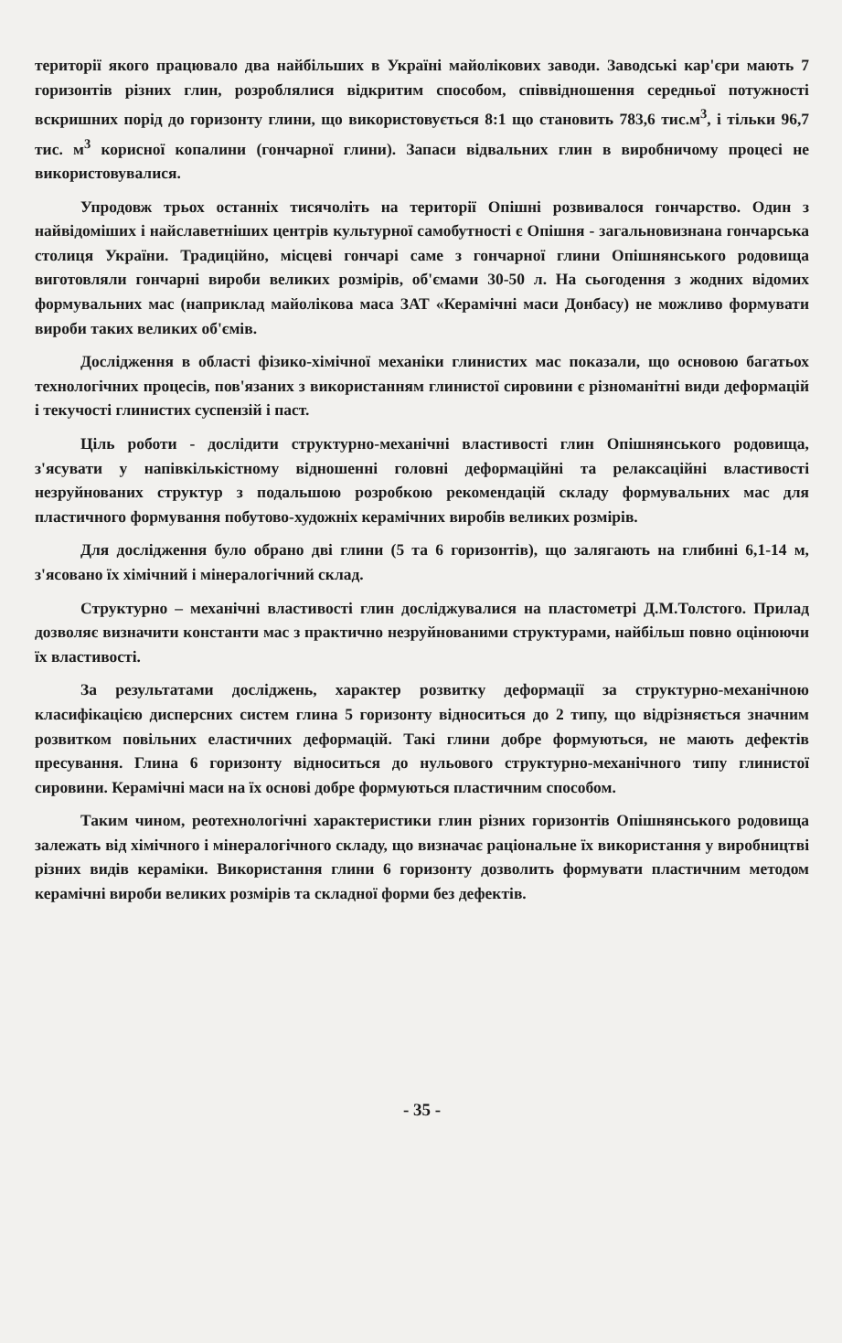території якого працювало два найбільших в Україні майолікових заводи. Заводські кар'єри мають 7 горизонтів різних глин, розроблялися відкритим способом, співвідношення середньої потужності вскришних порід до горизонту глини, що використовується 8:1 що становить 783,6 тис.м<sup>3</sup>, і тільки 96,7 тис. м<sup>3</sup> корисної копалини (гончарної глини). Запаси відвальних глин в виробничому процесі не використовувалися.
Упродовж трьох останніх тисячоліть на території Опішні розвивалося гончарство. Один з найвідоміших і найславетніших центрів культурної самобутності є Опішня - загальновизнана гончарська столиця України. Традиційно, місцеві гончарі саме з гончарної глини Опішнянського родовища виготовляли гончарні вироби великих розмірів, об'ємами 30-50 л. На сьогодення з жодних відомих формувальних мас (наприклад майолікова маса ЗАТ «Керамічні маси Донбасу) не можливо формувати вироби таких великих об'ємів.
Дослідження в області фізико-хімічної механіки глинистих мас показали, що основою багатьох технологічних процесів, пов'язаних з використанням глинистої сировини є різноманітні види деформацій і текучості глинистих суспензій і паст.
Ціль роботи - дослідити структурно-механічні властивості глин Опішнянського родовища, з'ясувати у напівкількістному відношенні головні деформаційні та релаксаційні властивості незруйнованих структур з подальшою розробкою рекомендацій складу формувальних мас для пластичного формування побутово-художніх керамічних виробів великих розмірів.
Для дослідження було обрано дві глини (5 та 6 горизонтів), що залягають на глибині 6,1-14 м, з'ясовано їх хімічний і мінералогічний склад.
Структурно – механічні властивості глин досліджувалися на пластометрі Д.М.Толстого. Прилад дозволяє визначити константи мас з практично незруйнованими структурами, найбільш повно оцінюючи їх властивості.
За результатами досліджень, характер розвитку деформації за структурно-механічною класифікацією дисперсних систем глина 5 горизонту відноситься до 2 типу, що відрізняється значним розвитком повільних еластичних деформацій. Такі глини добре формуються, не мають дефектів пресування. Глина 6 горизонту відноситься до нульового структурно-механічного типу глинистої сировини. Керамічні маси на їх основі добре формуються пластичним способом.
Таким чином, реотехнологічні характеристики глин різних горизонтів Опішнянського родовища залежать від хімічного і мінералогічного складу, що визначає раціональне їх використання у виробництві різних видів кераміки. Використання глини 6 горизонту дозволить формувати пластичним методом керамічні вироби великих розмірів та складної форми без дефектів.
- 35 -